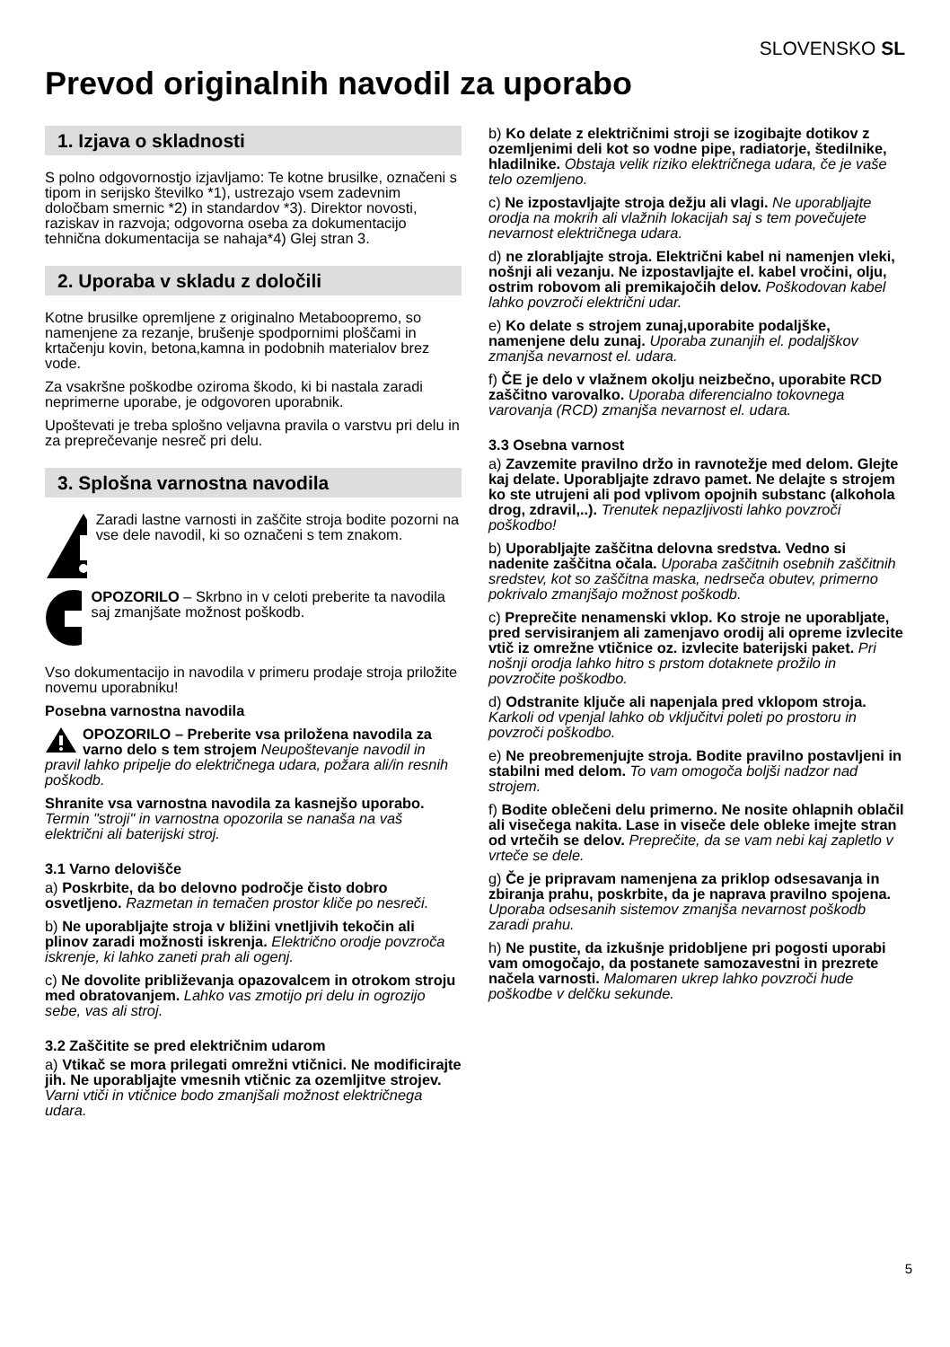SLOVENSKO SL
Prevod originalnih navodil za uporabo
1. Izjava o skladnosti
S polno odgovornostjo izjavljamo: Te kotne brusilke, označeni s tipom in serijsko številko *1), ustrezajo vsem zadevnim določbam smernic *2) in standardov *3). Direktor novosti, raziskav in razvoja; odgovorna oseba za dokumentacijo tehnična dokumentacija se nahaja*4) Glej stran 3.
2. Uporaba v skladu z določili
Kotne brusilke opremljene z originalno Metaboopremo, so namenjene za rezanje, brušenje spodpornimi ploščami in krtačenju kovin, betona,kamna in podobnih materialov brez vode.
Za vsakršne poškodbe oziroma škodo, ki bi nastala zaradi neprimerne uporabe, je odgovoren uporabnik.
Upoštevati je treba splošno veljavna pravila o varstvu pri delu in za preprečevanje nesreč pri delu.
3. Splošna varnostna navodila
Zaradi lastne varnosti in zaščite stroja bodite pozorni na vse dele navodil, ki so označeni s tem znakom.
OPOZORILO – Skrbno in v celoti preberite ta navodila saj zmanjšate možnost poškodb.
Vso dokumentacijo in navodila v primeru prodaje stroja priložite novemu uporabniku!
Posebna varnostna navodila
OPOZORILO – Preberite vsa priložena navodila za varno delo s tem strojem Neupoštevanje navodil in pravil lahko pripelje do električnega udara, požara ali/in resnih poškodb.
Shranite vsa varnostna navodila za kasnejšo uporabo. Termin "stroji" in varnostna opozorila se nanaša na vaš električni ali baterijski stroj.
3.1 Varno delovišče
a) Poskrbite, da bo delovno področje čisto dobro osvetljeno. Razmetan in temačen prostor kliče po nesreči.
b) Ne uporabljajte stroja v bližini vnetljivih tekočin ali plinov zaradi možnosti iskrenja. Električno orodje povzroča iskrenje, ki lahko zaneti prah ali ogenj.
c) Ne dovolite približevanja opazovalcem in otrokom stroju med obratovanjem. Lahko vas zmotijo pri delu in ogrozijo sebe, vas ali stroj.
3.2 Zaščitite se pred električnim udarom
a) Vtikač se mora prilegati omrežni vtičnici. Ne modificirajte jih. Ne uporabljajte vmesnih vtičnic za ozemljitve strojev. Varni vtiči in vtičnice bodo zmanjšali možnost električnega udara.
b) Ko delate z električnimi stroji se izogibajte dotikov z ozemljenimi deli kot so vodne pipe, radiatorje, štedilnike, hladilnike. Obstaja velik riziko električnega udara, če je vaše telo ozemljeno.
c) Ne izpostavljajte stroja dežju ali vlagi. Ne uporabljajte orodja na mokrih ali vlažnih lokacijah saj s tem povečujete nevarnost električnega udara.
d) ne zlorabljajte stroja. Električni kabel ni namenjen vleki, nošnji ali vezanju. Ne izpostavljajte el. kabel vročini, olju, ostrim robovom ali premikajočih delov. Poškodovan kabel lahko povzroči električni udar.
e) Ko delate s strojem zunaj,uporabite podaljške, namenjene delu zunaj. Uporaba zunanjih el. podaljškov zmanjša nevarnost el. udara.
f) ČE je delo v vlažnem okolju neizbečno, uporabite RCD zaščitno varovalko. Uporaba diferencialno tokovnega varovanja (RCD) zmanjša nevarnost el. udara.
3.3 Osebna varnost
a) Zavzemite pravilno držo in ravnotežje med delom. Glejte kaj delate. Uporabljajte zdravo pamet. Ne delajte s strojem ko ste utrujeni ali pod vplivom opojnih substanc (alkohola drog, zdravil,..). Trenutek nepazljivosti lahko povzroči poškodbo!
b) Uporabljajte zaščitna delovna sredstva. Vedno si nadenite zaščitna očala. Uporaba zaščitnih osebnih zaščitnih sredstev, kot so zaščitna maska, nedrseča obutev, primerno pokrivalo zmanjšajo možnost poškodb.
c) Preprečite nenamenski vklop. Ko stroje ne uporabljate, pred servisiranjem ali zamenjavo orodij ali opreme izvlecite vtič iz omrežne vtičnice oz. izvlecite baterijski paket. Pri nošnji orodja lahko hitro s prstom dotaknete prožilo in povzročite poškodbo.
d) Odstranite ključe ali napenjala pred vklopom stroja. Karkoli od vpenjal lahko ob vključitvi poleti po prostoru in povzroči poškodbo.
e) Ne preobremenjujte stroja. Bodite pravilno postavljeni in stabilni med delom. To vam omogoča boljši nadzor nad strojem.
f) Bodite oblečeni delu primerno. Ne nosite ohlapnih oblačil ali visečega nakita. Lase in viseče dele obleke imejte stran od vrtečih se delov. Preprečite, da se vam nebi kaj zapletlo v vrteče se dele.
g) Če je pripravam namenjena za priklop odsesavanja in zbiranja prahu, poskrbite, da je naprava pravilno spojena. Uporaba odsesanih sistemov zmanjša nevarnost poškodb zaradi prahu.
h) Ne pustite, da izkušnje pridobljene pri pogosti uporabi vam omogočajo, da postanete samozavestni in prezrete načela varnosti. Malomaren ukrep lahko povzroči hude poškodbe v delčku sekunde.
5